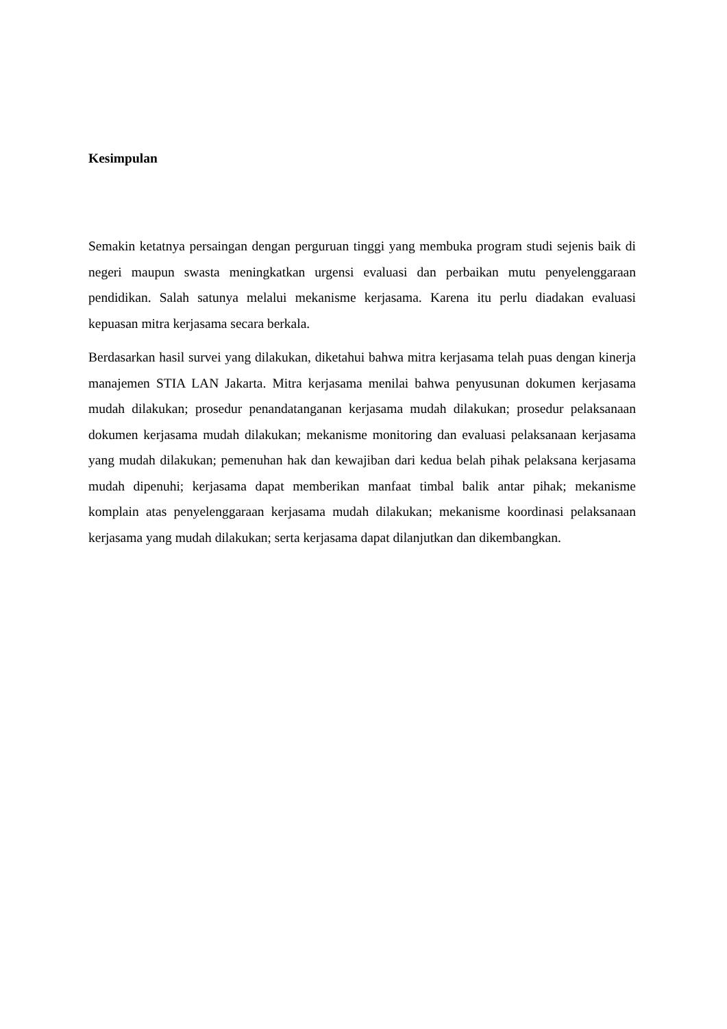Kesimpulan
Semakin ketatnya persaingan dengan perguruan tinggi yang membuka program studi sejenis baik di negeri maupun swasta meningkatkan urgensi evaluasi dan perbaikan mutu penyelenggaraan pendidikan. Salah satunya melalui mekanisme kerjasama. Karena itu perlu diadakan evaluasi kepuasan mitra kerjasama secara berkala.
Berdasarkan hasil survei yang dilakukan, diketahui bahwa mitra kerjasama telah puas dengan kinerja manajemen STIA LAN Jakarta. Mitra kerjasama menilai bahwa penyusunan dokumen kerjasama mudah dilakukan; prosedur penandatanganan kerjasama mudah dilakukan; prosedur pelaksanaan dokumen kerjasama mudah dilakukan; mekanisme monitoring dan evaluasi pelaksanaan kerjasama yang mudah dilakukan; pemenuhan hak dan kewajiban dari kedua belah pihak pelaksana kerjasama mudah dipenuhi; kerjasama dapat memberikan manfaat timbal balik antar pihak; mekanisme komplain atas penyelenggaraan kerjasama mudah dilakukan; mekanisme koordinasi pelaksanaan kerjasama yang mudah dilakukan; serta kerjasama dapat dilanjutkan dan dikembangkan.